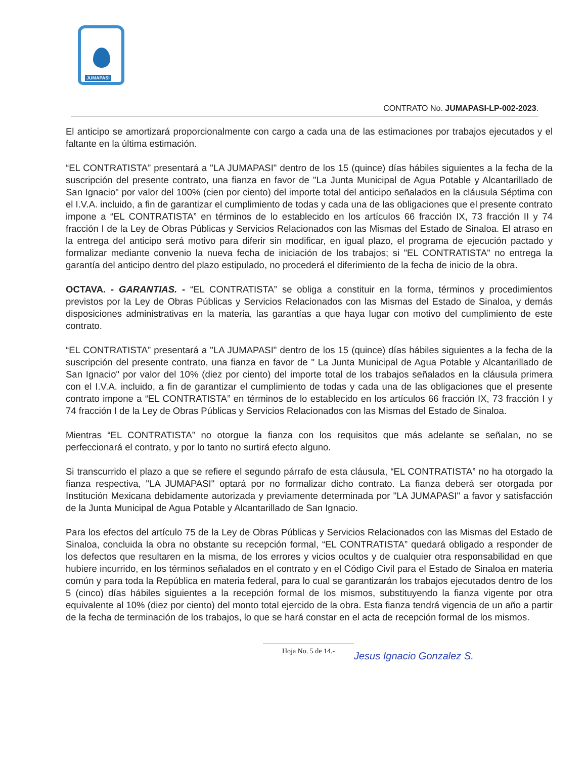JUMAPASI
CONTRATO No. JUMAPASI-LP-002-2023.
El anticipo se amortizará proporcionalmente con cargo a cada una de las estimaciones por trabajos ejecutados y el faltante en la última estimación.
“EL CONTRATISTA” presentará a "LA JUMAPASI" dentro de los 15 (quince) días hábiles siguientes a la fecha de la suscripción del presente contrato, una fianza en favor de "La Junta Municipal de Agua Potable y Alcantarillado de San Ignacio" por valor del 100% (cien por ciento) del importe total del anticipo señalados en la cláusula Séptima con el I.V.A. incluido, a fin de garantizar el cumplimiento de todas y cada una de las obligaciones que el presente contrato impone a “EL CONTRATISTA” en términos de lo establecido en los artículos 66 fracción IX, 73 fracción II y 74 fracción I de la Ley de Obras Públicas y Servicios Relacionados con las Mismas del Estado de Sinaloa. El atraso en la entrega del anticipo será motivo para diferir sin modificar, en igual plazo, el programa de ejecución pactado y formalizar mediante convenio la nueva fecha de iniciación de los trabajos; si "EL CONTRATISTA" no entrega la garantía del anticipo dentro del plazo estipulado, no procederá el diferimiento de la fecha de inicio de la obra.
OCTAVA. - GARANTIAS. - “EL CONTRATISTA” se obliga a constituir en la forma, términos y procedimientos previstos por la Ley de Obras Públicas y Servicios Relacionados con las Mismas del Estado de Sinaloa, y demás disposiciones administrativas en la materia, las garantías a que haya lugar con motivo del cumplimiento de este contrato.
“EL CONTRATISTA” presentará a "LA JUMAPASI" dentro de los 15 (quince) días hábiles siguientes a la fecha de la suscripción del presente contrato, una fianza en favor de " La Junta Municipal de Agua Potable y Alcantarillado de San Ignacio" por valor del 10% (diez por ciento) del importe total de los trabajos señalados en la cláusula primera con el I.V.A. incluido, a fin de garantizar el cumplimiento de todas y cada una de las obligaciones que el presente contrato impone a “EL CONTRATISTA” en términos de lo establecido en los artículos 66 fracción IX, 73 fracción I y 74 fracción I de la Ley de Obras Públicas y Servicios Relacionados con las Mismas del Estado de Sinaloa.
Mientras “EL CONTRATISTA” no otorgue la fianza con los requisitos que más adelante se señalan, no se perfeccionará el contrato, y por lo tanto no surtirá efecto alguno.
Si transcurrido el plazo a que se refiere el segundo párrafo de esta cláusula, “EL CONTRATISTA” no ha otorgado la fianza respectiva, "LA JUMAPASI" optará por no formalizar dicho contrato. La fianza deberá ser otorgada por Institución Mexicana debidamente autorizada y previamente determinada por "LA JUMAPASI" a favor y satisfacción de la Junta Municipal de Agua Potable y Alcantarillado de San Ignacio.
Para los efectos del artículo 75 de la Ley de Obras Públicas y Servicios Relacionados con las Mismas del Estado de Sinaloa, concluida la obra no obstante su recepción formal, “EL CONTRATISTA” quedará obligado a responder de los defectos que resultaren en la misma, de los errores y vicios ocultos y de cualquier otra responsabilidad en que hubiere incurrido, en los términos señalados en el contrato y en el Código Civil para el Estado de Sinaloa en materia común y para toda la República en materia federal, para lo cual se garantizarán los trabajos ejecutados dentro de los 5 (cinco) días hábiles siguientes a la recepción formal de los mismos, substituyendo la fianza vigente por otra equivalente al 10% (diez por ciento) del monto total ejercido de la obra. Esta fianza tendrá vigencia de un año a partir de la fecha de terminación de los trabajos, lo que se hará constar en el acta de recepción formal de los mismos.
Hoja No. 5 de 14.-
Jesus Ignacio Gonzalez S.